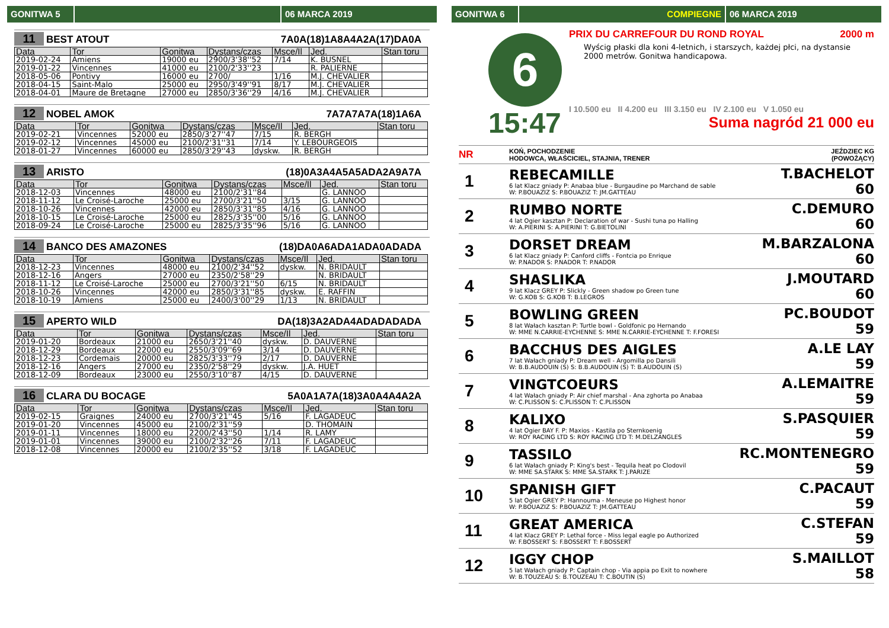GONITWA 5 06 MARCA 2019
11 BEST ATOUT 7A0A(18)1A8A4A2A(17)DA0A
| Data | Tor | Gonitwa | Dystans/czas | Msce/Il | Jed. | Stan toru |
| --- | --- | --- | --- | --- | --- | --- |
| 2019-02-24 | Amiens | 19000 eu | 2900/3'38''52 | 7/14 | K. BUSNEL | |
| 2019-01-22 | Vincennes | 41000 eu | 2100/2'33''23 | | R. PALIERNE | |
| 2018-05-06 | Pontivy | 16000 eu | 2700/ | 1/16 | M.J. CHEVALIER | |
| 2018-04-15 | Saint-Malo | 25000 eu | 2950/3'49''91 | 8/17 | M.J. CHEVALIER | |
| 2018-04-01 | Maure de Bretagne | 27000 eu | 2850/3'36''29 | 4/16 | M.J. CHEVALIER | |
12 NOBEL AMOK 7A7A7A7A(18)1A6A
| Data | Tor | Gonitwa | Dystans/czas | Msce/Il | Jed. | Stan toru |
| --- | --- | --- | --- | --- | --- | --- |
| 2019-02-21 | Vincennes | 52000 eu | 2850/3'27''47 | 7/15 | R. BERGH | |
| 2019-02-12 | Vincennes | 45000 eu | 2100/2'31''31 | 7/14 | Y. LEBOURGEOIS | |
| 2018-01-27 | Vincennes | 60000 eu | 2850/3'29''43 | dyskw. | R. BERGH | |
13 ARISTO (18)0A3A4A5A5ADA2A9A7A
| Data | Tor | Gonitwa | Dystans/czas | Msce/Il | Jed. | Stan toru |
| --- | --- | --- | --- | --- | --- | --- |
| 2018-12-03 | Vincennes | 48000 eu | 2100/2'31''84 | | G. LANNOO | |
| 2018-11-12 | Le Croisé-Laroche | 25000 eu | 2700/3'21''50 | 3/15 | G. LANNOO | |
| 2018-10-26 | Vincennes | 42000 eu | 2850/3'31''85 | 4/16 | G. LANNOO | |
| 2018-10-15 | Le Croisé-Laroche | 25000 eu | 2825/3'35''00 | 5/16 | G. LANNOO | |
| 2018-09-24 | Le Croisé-Laroche | 25000 eu | 2825/3'35''96 | 5/16 | G. LANNOO | |
14 BANCO DES AMAZONES (18)DA0A6ADA1ADA0ADADA
| Data | Tor | Gonitwa | Dystans/czas | Msce/Il | Jed. | Stan toru |
| --- | --- | --- | --- | --- | --- | --- |
| 2018-12-23 | Vincennes | 48000 eu | 2100/2'34''52 | dyskw. | N. BRIDAULT | |
| 2018-12-16 | Angers | 27000 eu | 2350/2'58''29 | | N. BRIDAULT | |
| 2018-11-12 | Le Croisé-Laroche | 25000 eu | 2700/3'21''50 | 6/15 | N. BRIDAULT | |
| 2018-10-26 | Vincennes | 42000 eu | 2850/3'31''85 | dyskw. | E. RAFFIN | |
| 2018-10-19 | Amiens | 25000 eu | 2400/3'00''29 | 1/13 | N. BRIDAULT | |
15 APERTO WILD DA(18)3A2ADA4ADADADADA
| Data | Tor | Gonitwa | Dystans/czas | Msce/Il | Jed. | Stan toru |
| --- | --- | --- | --- | --- | --- | --- |
| 2019-01-20 | Bordeaux | 21000 eu | 2650/3'21''40 | dyskw. | D. DAUVERNE | |
| 2018-12-29 | Bordeaux | 22000 eu | 2550/3'09''69 | 3/14 | D. DAUVERNE | |
| 2018-12-23 | Cordemais | 20000 eu | 2825/3'33''79 | 2/17 | D. DAUVERNE | |
| 2018-12-16 | Angers | 27000 eu | 2350/2'58''29 | dyskw. | J.A. HUET | |
| 2018-12-09 | Bordeaux | 23000 eu | 2550/3'10''87 | 4/15 | D. DAUVERNE | |
16 CLARA DU BOCAGE 5A0A1A7A(18)3A0A4A4A2A
| Data | Tor | Gonitwa | Dystans/czas | Msce/Il | Jed. | Stan toru |
| --- | --- | --- | --- | --- | --- | --- |
| 2019-02-15 | Graignes | 24000 eu | 2700/3'21''45 | 5/16 | F. LAGADEUC | |
| 2019-01-20 | Vincennes | 45000 eu | 2100/2'31''59 | | D. THOMAIN | |
| 2019-01-11 | Vincennes | 18000 eu | 2200/2'43''50 | 1/14 | R. LAMY | |
| 2019-01-01 | Vincennes | 39000 eu | 2100/2'32''26 | 7/11 | F. LAGADEUC | |
| 2018-12-08 | Vincennes | 20000 eu | 2100/2'35''52 | 3/18 | F. LAGADEUC | |
GONITWA 6 COMPIEGNE 06 MARCA 2019
6
15:47
PRIX DU CARREFOUR DU ROND ROYAL 2000 m
Wyścig płaski dla koni 4-letnich, i starszych, każdej płci, na dystansie 2000 metrów. Gonitwa handicapowa.
I 10.500 eu II 4.200 eu III 3.150 eu IV 2.100 eu V 1.050 eu
Suma nagród 21 000 eu
NR KOŃ, POCHODZENIE
HODOWCA, WŁAŚCICIEL, STAJNIA, TRENER JEŹDZIEC KG
(POWOŻĄCY)
1
REBECAMILLE
6 lat Klacz gniady P: Anabaa blue - Burgaudine po Marchand de sable
W: P.BOUAZIZ S: P.BOUAZIZ T: JM.GATTEAU
T.BACHELOT
60
2
RUMBO NORTE
4 lat Ogier kasztan P: Declaration of war - Sushi tuna po Halling
W: A.PIERINI S: A.PIERINI T: G.BIETOLINI
C.DEMURO
60
3
DORSET DREAM
6 lat Klacz gniady P: Canford cliffs - Fontcia po Enrique
W: P.NADOR S: P.NADOR T: P.NADOR
M.BARZALONA
60
4
SHASLIKA
9 lat Klacz GREY P: Slickly - Green shadow po Green tune
W: G.KOB S: G.KOB T: B.LEGROS
J.MOUTARD
60
5
BOWLING GREEN
8 lat Wałach kasztan P: Turtle bowl - Goldfonic po Hernando
W: MME N.CARRIE-EYCHENNE S: MME N.CARRIE-EYCHENNE T: F.FORESI
PC.BOUDOT
59
6
BACCHUS DES AIGLES
7 lat Wałach gniady P: Dream well - Argomilla po Dansili
W: B.B.AUDOUIN (S) S: B.B.AUDOUIN (S) T: B.AUDOUIN (S)
A.LE LAY
59
7
VINGTCOEURS
4 lat Wałach gniady P: Air chief marshal - Ana zghorta po Anabaa
W: C.PLISSON S: C.PLISSON T: C.PLISSON
A.LEMAITRE
59
8
KALIXO
4 lat Ogier BAY F. P: Maxios - Kastila po Sternkoenig
W: ROY RACING LTD S: ROY RACING LTD T: M.DELZANGLES
S.PASQUIER
59
9
TASSILO
6 lat Wałach gniady P: King's best - Tequila heat po Clodovil
W: MME SA.STARK S: MME SA.STARK T: J.PARIZE
RC.MONTENEGRO
59
10
SPANISH GIFT
5 lat Ogier GREY P: Hannouma - Meneuse po Highest honor
W: P.BOUAZIZ S: P.BOUAZIZ T: JM.GATTEAU
C.PACAUT
59
11
GREAT AMERICA
4 lat Klacz GREY P: Lethal force - Miss legal eagle po Authorized
W: F.BOSSERT S: F.BOSSERT T: F.BOSSERT
C.STEFAN
59
12
IGGY CHOP
5 lat Wałach gniady P: Captain chop - Via appia po Exit to nowhere
W: B.TOUZEAU S: B.TOUZEAU T: C.BOUTIN (S)
S.MAILLOT
58